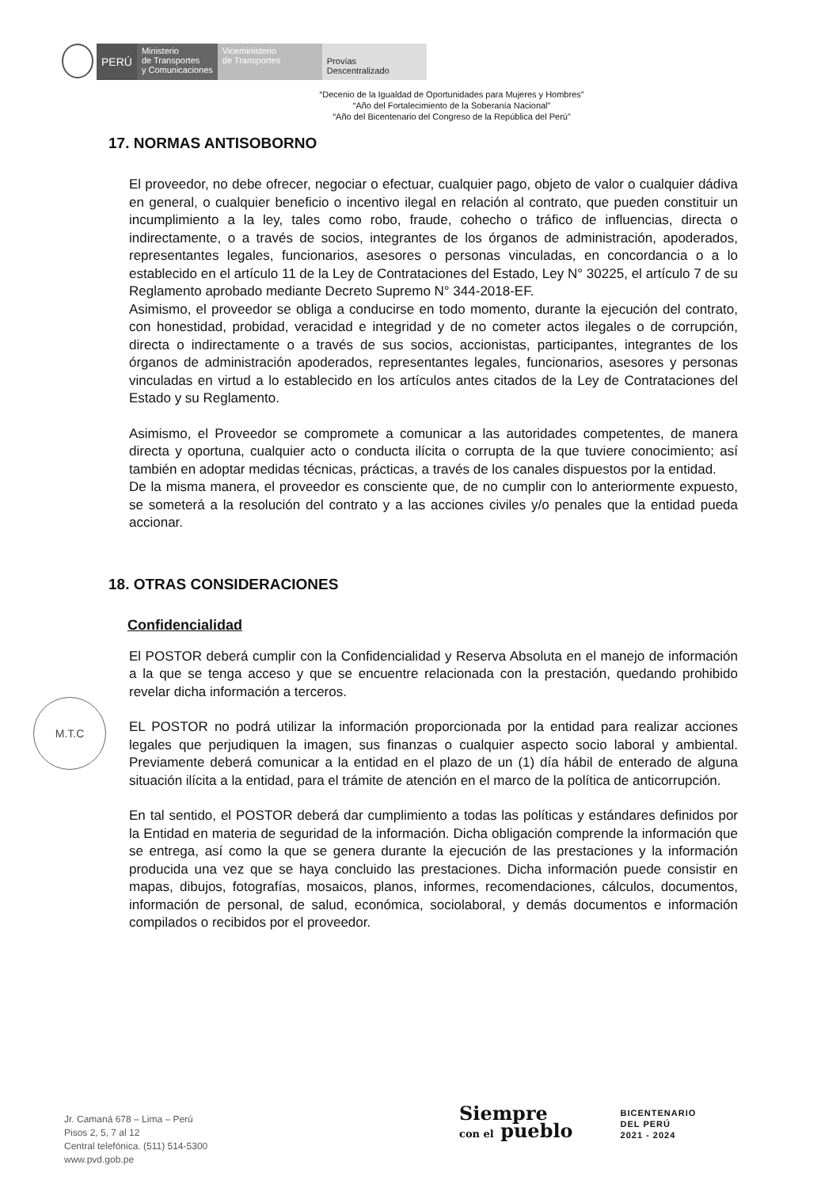PERÚ
Ministerio
de Transportes
y Comunicaciones
Viceministerio
de Transportes
Provías
Descentralizado
“Decenio de la Igualdad de Oportunidades para Mujeres y Hombres”
“Año del Fortalecimiento de la Soberanía Nacional”
“Año del Bicentenario del Congreso de la República del Perú”
17. NORMAS ANTISOBORNO
El proveedor, no debe ofrecer, negociar o efectuar, cualquier pago, objeto de valor o cualquier dádiva en general, o cualquier beneficio o incentivo ilegal en relación al contrato, que pueden constituir un incumplimiento a la ley, tales como robo, fraude, cohecho o tráfico de influencias, directa o indirectamente, o a través de socios, integrantes de los órganos de administración, apoderados, representantes legales, funcionarios, asesores o personas vinculadas, en concordancia o a lo establecido en el artículo 11 de la Ley de Contrataciones del Estado, Ley N° 30225, el artículo 7 de su Reglamento aprobado mediante Decreto Supremo N° 344-2018-EF.
Asimismo, el proveedor se obliga a conducirse en todo momento, durante la ejecución del contrato, con honestidad, probidad, veracidad e integridad y de no cometer actos ilegales o de corrupción, directa o indirectamente o a través de sus socios, accionistas, participantes, integrantes de los órganos de administración apoderados, representantes legales, funcionarios, asesores y personas vinculadas en virtud a lo establecido en los artículos antes citados de la Ley de Contrataciones del Estado y su Reglamento.
Asimismo, el Proveedor se compromete a comunicar a las autoridades competentes, de manera directa y oportuna, cualquier acto o conducta ilícita o corrupta de la que tuviere conocimiento; así también en adoptar medidas técnicas, prácticas, a través de los canales dispuestos por la entidad.
De la misma manera, el proveedor es consciente que, de no cumplir con lo anteriormente expuesto, se someterá a la resolución del contrato y a las acciones civiles y/o penales que la entidad pueda accionar.
18. OTRAS CONSIDERACIONES
Confidencialidad
El POSTOR deberá cumplir con la Confidencialidad y Reserva Absoluta en el manejo de información a la que se tenga acceso y que se encuentre relacionada con la prestación, quedando prohibido revelar dicha información a terceros.
EL POSTOR no podrá utilizar la información proporcionada por la entidad para realizar acciones legales que perjudiquen la imagen, sus finanzas o cualquier aspecto socio laboral y ambiental. Previamente deberá comunicar a la entidad en el plazo de un (1) día hábil de enterado de alguna situación ilícita a la entidad, para el trámite de atención en el marco de la política de anticorrupción.
En tal sentido, el POSTOR deberá dar cumplimiento a todas las políticas y estándares definidos por la Entidad en materia de seguridad de la información. Dicha obligación comprende la información que se entrega, así como la que se genera durante la ejecución de las prestaciones y la información producida una vez que se haya concluido las prestaciones. Dicha información puede consistir en mapas, dibujos, fotografías, mosaicos, planos, informes, recomendaciones, cálculos, documentos, información de personal, de salud, económica, sociolaboral, y demás documentos e información compilados o recibidos por el proveedor.
M.T.C
Jr. Camaná 678 – Lima – Perú
Pisos 2, 5, 7 al 12
Central telefónica. (511) 514-5300
www.pvd.gob.pe
Siempre
con el pueblo
BICENTENARIO
DEL PERÚ
2021 - 2024